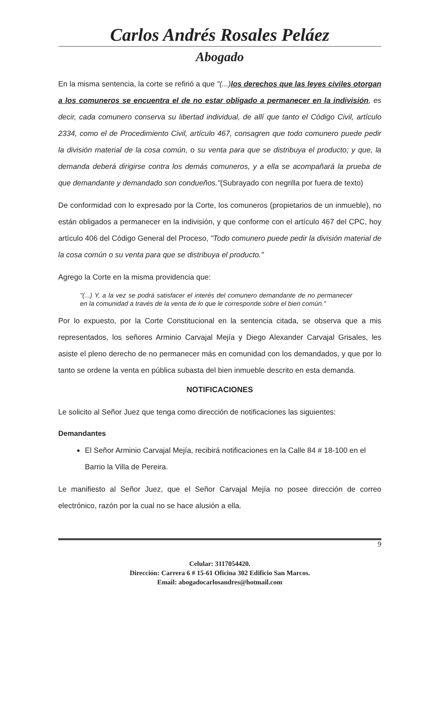Carlos Andrés Rosales Peláez
Abogado
En la misma sentencia, la corte se refirió a que "(...)los derechos que las leyes civiles otorgan a los comuneros se encuentra el de no estar obligado a permanecer en la indivisión, es decir, cada comunero conserva su libertad individual, de allí que tanto el Código Civil, artículo 2334, como el de Procedimiento Civil, artículo 467, consagren que todo comunero puede pedir la división material de la cosa común, o su venta para que se distribuya el producto; y que, la demanda deberá dirigirse contra los demás comuneros, y a ella se acompañará la prueba de que demandante y demandado son condueños."(Subrayado con negrilla por fuera de texto)
De conformidad con lo expresado por la Corte, los comuneros (propietarios de un inmueble), no están obligados a permanecer en la indivisión, y que conforme con el artículo 467 del CPC, hoy artículo 406 del Código General del Proceso, "Todo comunero puede pedir la división material de la cosa común o su venta para que se distribuya el producto."
Agrego la Corte en la misma providencia que:
"(...) Y, a la vez se podrá satisfacer el interés del comunero demandante de no permanecer en la comunidad a través de la venta de lo que le corresponde sobre el bien común."
Por lo expuesto, por la Corte Constitucional en la sentencia citada, se observa que a mis representados, los señores Arminio Carvajal Mejía y Diego Alexander Carvajal Grisales, les asiste el pleno derecho de no permanecer más en comunidad con los demandados, y que por lo tanto se ordene la venta en pública subasta del bien inmueble descrito en esta demanda.
NOTIFICACIONES
Le solicito al Señor Juez que tenga como dirección de notificaciones las siguientes:
Demandantes
El Señor Arminio Carvajal Mejía, recibirá notificaciones en la Calle 84 # 18-100 en el Barrio la Villa de Pereira.
Le manifiesto al Señor Juez, que el Señor Carvajal Mejía no posee dirección de correo electrónico, razón por la cual no se hace alusión a ella.
9
Celular: 3117054420.
Dirección: Carrera 6 # 15-61 Oficina 302 Edificio San Marcos.
Email: abogadocarlosandres@hotmail.com